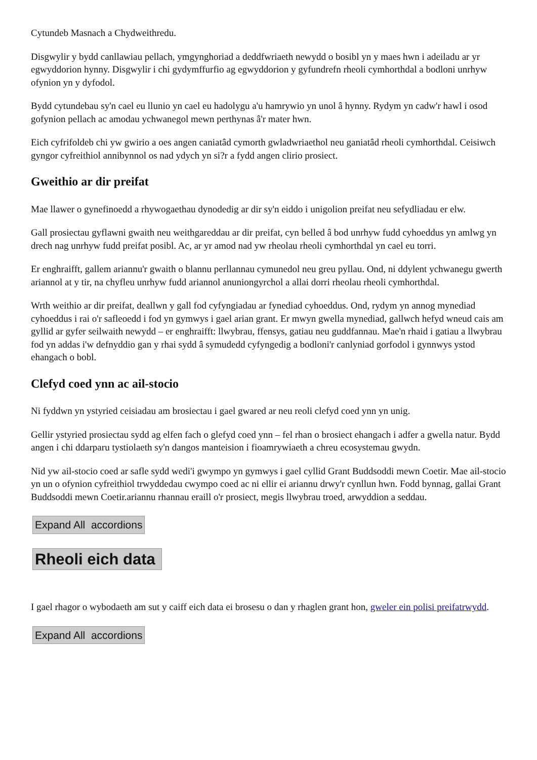Cytundeb Masnach a Chydweithredu.
Disgwylir y bydd canllawiau pellach, ymgynghoriad a deddfwriaeth newydd o bosibl yn y maes hwn i adeiladu ar yr egwyddorion hynny. Disgwylir i chi gydymffurfio ag egwyddorion y gyfundrefn rheoli cymhorthdal a bodloni unrhyw ofynion yn y dyfodol.
Bydd cytundebau sy'n cael eu llunio yn cael eu hadolygu a'u hamrywio yn unol â hynny. Rydym yn cadw'r hawl i osod gofynion pellach ac amodau ychwanegol mewn perthynas â'r mater hwn.
Eich cyfrifoldeb chi yw gwirio a oes angen caniatâd cymorth gwladwriaethol neu ganiatâd rheoli cymhorthdal. Ceisiwch gyngor cyfreithiol annibynnol os nad ydych yn si?r a fydd angen clirio prosiect.
Gweithio ar dir preifat
Mae llawer o gynefinoedd a rhywogaethau dynodedig ar dir sy'n eiddo i unigolion preifat neu sefydliadau er elw.
Gall prosiectau gyflawni gwaith neu weithgareddau ar dir preifat, cyn belled â bod unrhyw fudd cyhoeddus yn amlwg yn drech nag unrhyw fudd preifat posibl. Ac, ar yr amod nad yw rheolau rheoli cymhorthdal yn cael eu torri.
Er enghraifft, gallem ariannu'r gwaith o blannu perllannau cymunedol neu greu pyllau. Ond, ni ddylent ychwanegu gwerth ariannol at y tir, na chyfleu unrhyw fudd ariannol anuniongyrchol a allai dorri rheolau rheoli cymhorthdal.
Wrth weithio ar dir preifat, deallwn y gall fod cyfyngiadau ar fynediad cyhoeddus. Ond, rydym yn annog mynediad cyhoeddus i rai o'r safleoedd i fod yn gymwys i gael arian grant. Er mwyn gwella mynediad, gallwch hefyd wneud cais am gyllid ar gyfer seilwaith newydd – er enghraifft: llwybrau, ffensys, gatiau neu guddfannau. Mae'n rhaid i gatiau a llwybrau fod yn addas i'w defnyddio gan y rhai sydd â symudedd cyfyngedig a bodloni'r canlyniad gorfodol i gynnwys ystod ehangach o bobl.
Clefyd coed ynn ac ail-stocio
Ni fyddwn yn ystyried ceisiadau am brosiectau i gael gwared ar neu reoli clefyd coed ynn yn unig.
Gellir ystyried prosiectau sydd ag elfen fach o glefyd coed ynn – fel rhan o brosiect ehangach i adfer a gwella natur. Bydd angen i chi ddarparu tystiolaeth sy'n dangos manteision i fioamrywiaeth a chreu ecosystemau gwydn.
Nid yw ail-stocio coed ar safle sydd wedi'i gwympo yn gymwys i gael cyllid Grant Buddsoddi mewn Coetir. Mae ail-stocio yn un o ofynion cyfreithiol trwyddedau cwympo coed ac ni ellir ei ariannu drwy'r cynllun hwn. Fodd bynnag, gallai Grant Buddsoddi mewn Coetir.ariannu rhannau eraill o'r prosiect, megis llwybrau troed, arwyddion a seddau.
Expand All accordions
Rheoli eich data
I gael rhagor o wybodaeth am sut y caiff eich data ei brosesu o dan y rhaglen grant hon, gweler ein polisi preifatrwydd.
Expand All accordions